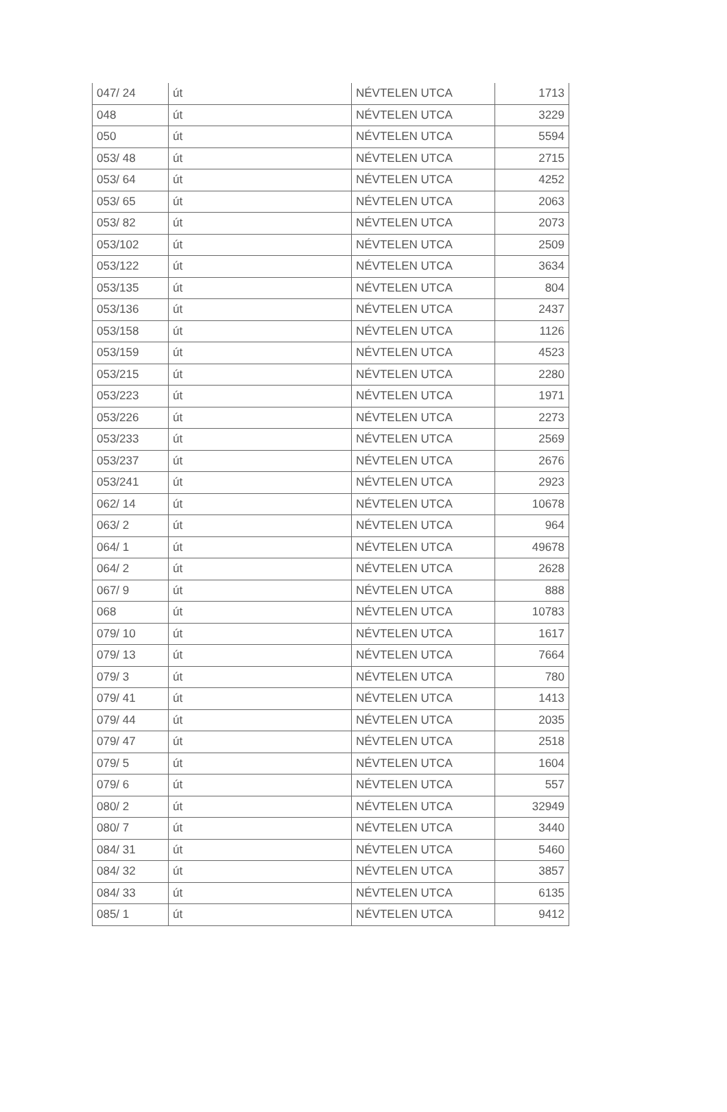| 047/ 24 | út | NÉVTELEN UTCA | 1713 |
| 048 | út | NÉVTELEN UTCA | 3229 |
| 050 | út | NÉVTELEN UTCA | 5594 |
| 053/ 48 | út | NÉVTELEN UTCA | 2715 |
| 053/ 64 | út | NÉVTELEN UTCA | 4252 |
| 053/ 65 | út | NÉVTELEN UTCA | 2063 |
| 053/ 82 | út | NÉVTELEN UTCA | 2073 |
| 053/102 | út | NÉVTELEN UTCA | 2509 |
| 053/122 | út | NÉVTELEN UTCA | 3634 |
| 053/135 | út | NÉVTELEN UTCA | 804 |
| 053/136 | út | NÉVTELEN UTCA | 2437 |
| 053/158 | út | NÉVTELEN UTCA | 1126 |
| 053/159 | út | NÉVTELEN UTCA | 4523 |
| 053/215 | út | NÉVTELEN UTCA | 2280 |
| 053/223 | út | NÉVTELEN UTCA | 1971 |
| 053/226 | út | NÉVTELEN UTCA | 2273 |
| 053/233 | út | NÉVTELEN UTCA | 2569 |
| 053/237 | út | NÉVTELEN UTCA | 2676 |
| 053/241 | út | NÉVTELEN UTCA | 2923 |
| 062/ 14 | út | NÉVTELEN UTCA | 10678 |
| 063/ 2 | út | NÉVTELEN UTCA | 964 |
| 064/ 1 | út | NÉVTELEN UTCA | 49678 |
| 064/ 2 | út | NÉVTELEN UTCA | 2628 |
| 067/ 9 | út | NÉVTELEN UTCA | 888 |
| 068 | út | NÉVTELEN UTCA | 10783 |
| 079/ 10 | út | NÉVTELEN UTCA | 1617 |
| 079/ 13 | út | NÉVTELEN UTCA | 7664 |
| 079/ 3 | út | NÉVTELEN UTCA | 780 |
| 079/ 41 | út | NÉVTELEN UTCA | 1413 |
| 079/ 44 | út | NÉVTELEN UTCA | 2035 |
| 079/ 47 | út | NÉVTELEN UTCA | 2518 |
| 079/ 5 | út | NÉVTELEN UTCA | 1604 |
| 079/ 6 | út | NÉVTELEN UTCA | 557 |
| 080/ 2 | út | NÉVTELEN UTCA | 32949 |
| 080/ 7 | út | NÉVTELEN UTCA | 3440 |
| 084/ 31 | út | NÉVTELEN UTCA | 5460 |
| 084/ 32 | út | NÉVTELEN UTCA | 3857 |
| 084/ 33 | út | NÉVTELEN UTCA | 6135 |
| 085/ 1 | út | NÉVTELEN UTCA | 9412 |